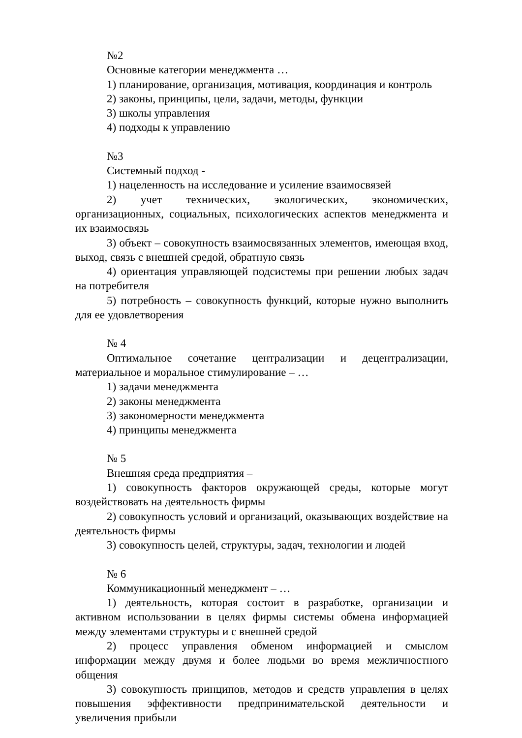№2
Основные категории менеджмента …
1) планирование, организация, мотивация, координация и контроль
2) законы, принципы, цели, задачи, методы, функции
3) школы управления
4) подходы к управлению
№3
Системный подход -
1) нацеленность на исследование и усиление взаимосвязей
2) учет технических, экологических, экономических, организационных, социальных, психологических аспектов менеджмента и их взаимосвязь
3) объект – совокупность взаимосвязанных элементов, имеющая вход, выход, связь с внешней средой, обратную связь
4) ориентация управляющей подсистемы при решении любых задач на потребителя
5) потребность – совокупность функций, которые нужно выполнить для ее удовлетворения
№ 4
Оптимальное сочетание централизации и децентрализации, материальное и моральное стимулирование – …
1) задачи менеджмента
2) законы менеджмента
3) закономерности менеджмента
4) принципы менеджмента
№ 5
Внешняя среда предприятия –
1) совокупность факторов окружающей среды, которые могут воздействовать на деятельность фирмы
2) совокупность условий и организаций, оказывающих воздействие на деятельность фирмы
3) совокупность целей, структуры, задач, технологии и людей
№ 6
Коммуникационный менеджмент – …
1) деятельность, которая состоит в разработке, организации и активном использовании в целях фирмы системы обмена информацией между элементами структуры и с внешней средой
2) процесс управления обменом информацией и смыслом информации между двумя и более людьми во время межличностного общения
3) совокупность принципов, методов и средств управления в целях повышения эффективности предпринимательской деятельности и увеличения прибыли